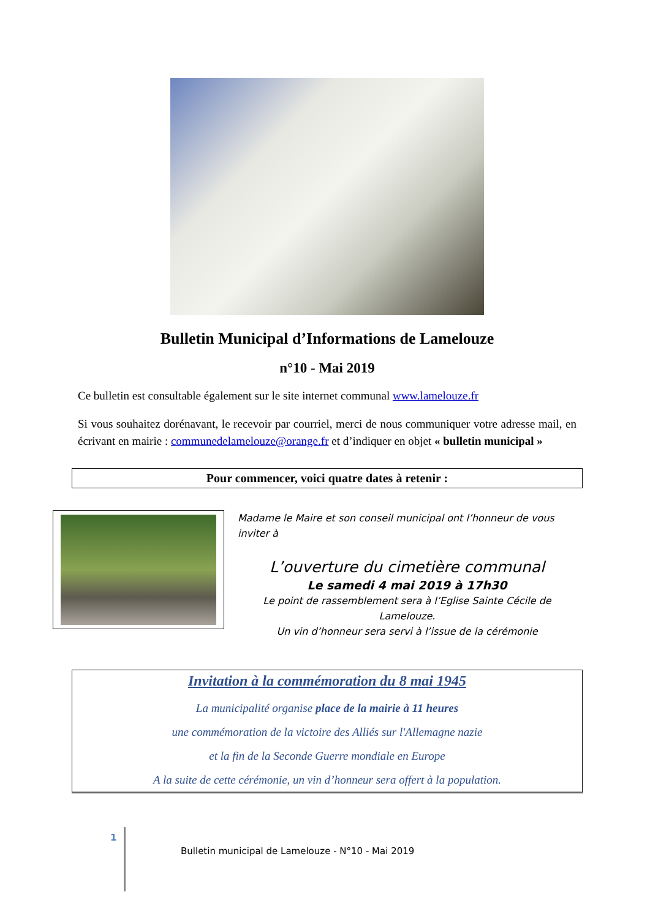Bulletin Municipal d’Informations de Lamelouze
n°10 - Mai 2019
Ce bulletin est consultable également sur le site internet communal www.lamelouze.fr
Si vous souhaitez dorénavant, le recevoir par courriel, merci de nous communiquer votre adresse mail, en écrivant en mairie : communedelamelouze@orange.fr et d’indiquer en objet « bulletin municipal »
Pour commencer, voici quatre dates à retenir :
Madame le Maire et son conseil municipal ont l’honneur de vous inviter à
L’ouverture du cimetière communal
Le samedi 4 mai 2019 à 17h30
Le point de rassemblement sera à l’Eglise Sainte Cécile de Lamelouze.
Un vin d’honneur sera servi à l’issue de la cérémonie
Invitation à la commémoration du 8 mai 1945
La municipalité organise place de la mairie à 11 heures
une commémoration de la victoire des Alliés sur l'Allemagne nazie
et la fin de la Seconde Guerre mondiale en Europe
A la suite de cette cérémonie, un vin d’honneur sera offert à la population.
1
Bulletin municipal de Lamelouze - N°10 - Mai 2019